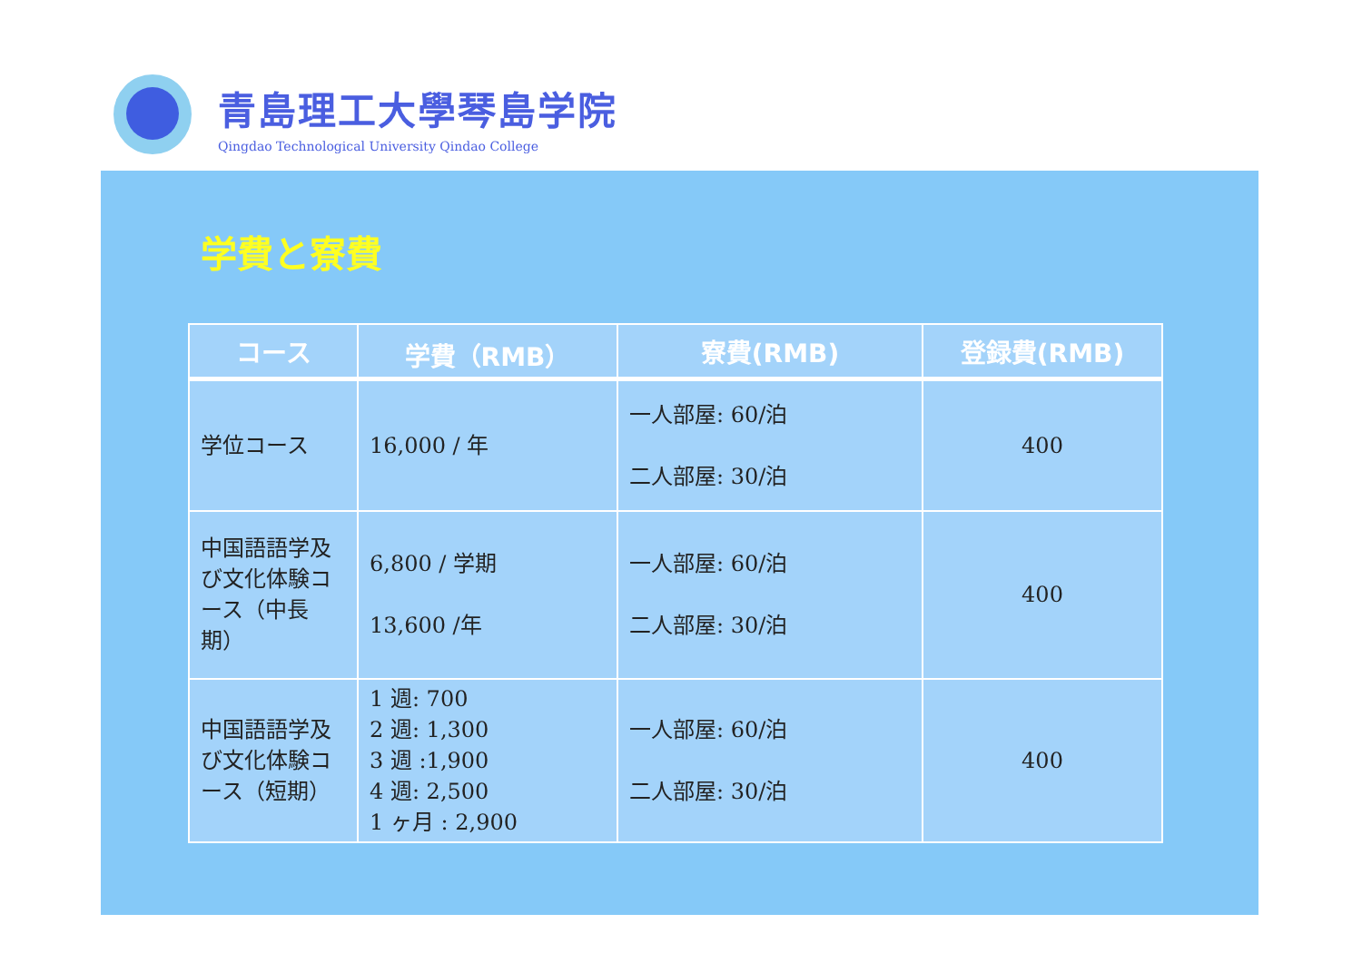青島理工大學琴島学院
Qingdao Technological University Qindao College
学費と寮費
| コース | 学費（RMB） | 寮費(RMB) | 登録費(RMB) |
| --- | --- | --- | --- |
| 学位コース | 16,000 / 年 | 一人部屋: 60/泊 二人部屋: 30/泊 | 400 |
| 中国語語学及び文化体験コース（中長期） | 6,800 / 学期 13,600 /年 | 一人部屋: 60/泊 二人部屋: 30/泊 | 400 |
| 中国語語学及び文化体験コース（短期） | 1 週: 700 2 週: 1,300 3 週 :1,900 4 週: 2,500 1 ヶ月 : 2,900 | 一人部屋: 60/泊 二人部屋: 30/泊 | 400 |